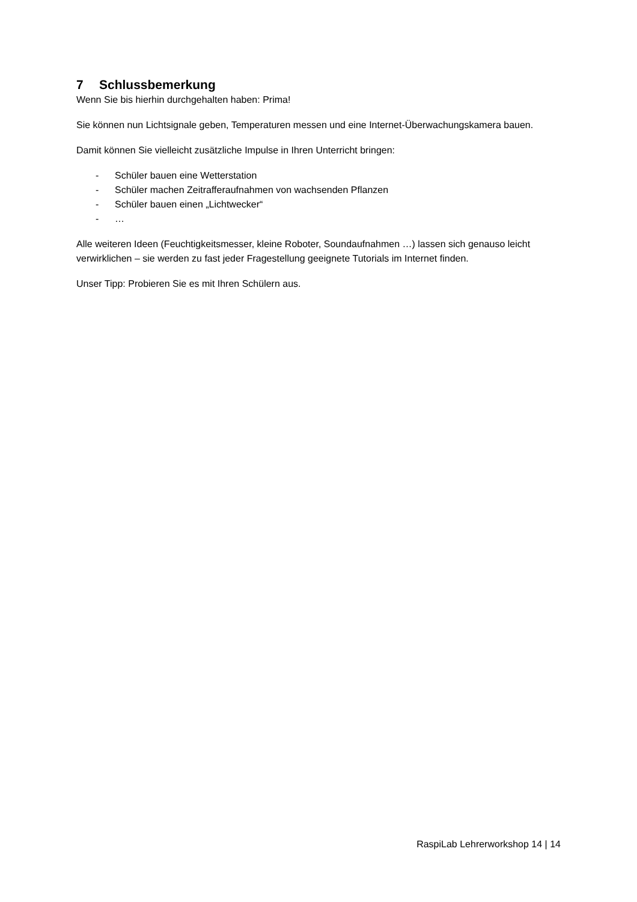7 Schlussbemerkung
Wenn Sie bis hierhin durchgehalten haben: Prima!
Sie können nun Lichtsignale geben, Temperaturen messen und eine Internet-Überwachungskamera bauen.
Damit können Sie vielleicht zusätzliche Impulse in Ihren Unterricht bringen:
- Schüler bauen eine Wetterstation
- Schüler machen Zeitrafferaufnahmen von wachsenden Pflanzen
- Schüler bauen einen „Lichtwecker“
- …
Alle weiteren Ideen (Feuchtigkeitsmesser, kleine Roboter, Soundaufnahmen …) lassen sich genauso leicht verwirklichen – sie werden zu fast jeder Fragestellung geeignete Tutorials im Internet finden.
Unser Tipp: Probieren Sie es mit Ihren Schülern aus.
RaspiLab Lehrerworkshop 14 | 14